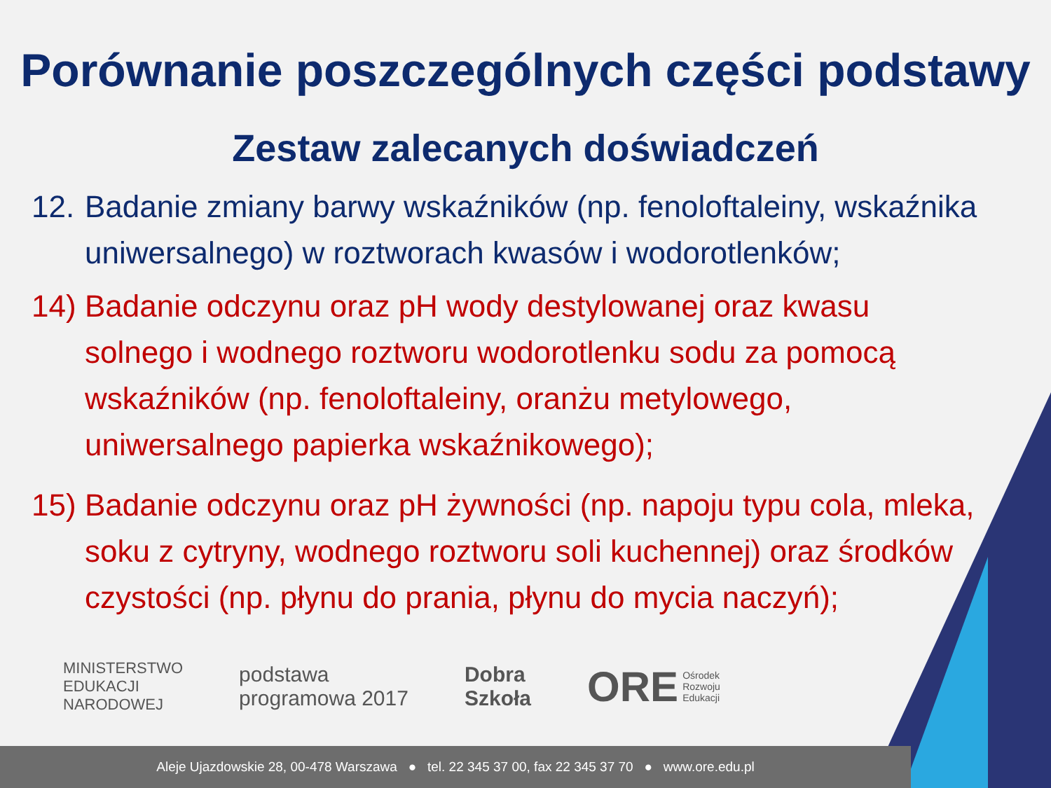Porównanie poszczególnych części podstawy
Zestaw zalecanych doświadczeń
12. Badanie zmiany barwy wskaźników (np. fenoloftaleiny, wskaźnika uniwersalnego) w roztworach kwasów i wodorotlenków;
14) Badanie odczynu oraz pH wody destylowanej oraz kwasu solnego i wodnego roztworu wodorotlenku sodu za pomocą wskaźników (np. fenoloftaleiny, oranżu metylowego, uniwersalnego papierka wskaźnikowego);
15) Badanie odczynu oraz pH żywności (np. napoju typu cola, mleka, soku z cytryny, wodnego roztworu soli kuchennej) oraz środków czystości (np. płynu do prania, płynu do mycia naczyń);
MINISTERSTWO
EDUKACJI
NARODOWEJ
podstawa
programowa 2017
Dobra
Szkoła
ORE Ośrodek
Rozwoju
Edukacji
Aleje Ujazdowskie 28, 00-478 Warszawa ● tel. 22 345 37 00, fax 22 345 37 70 ● www.ore.edu.pl